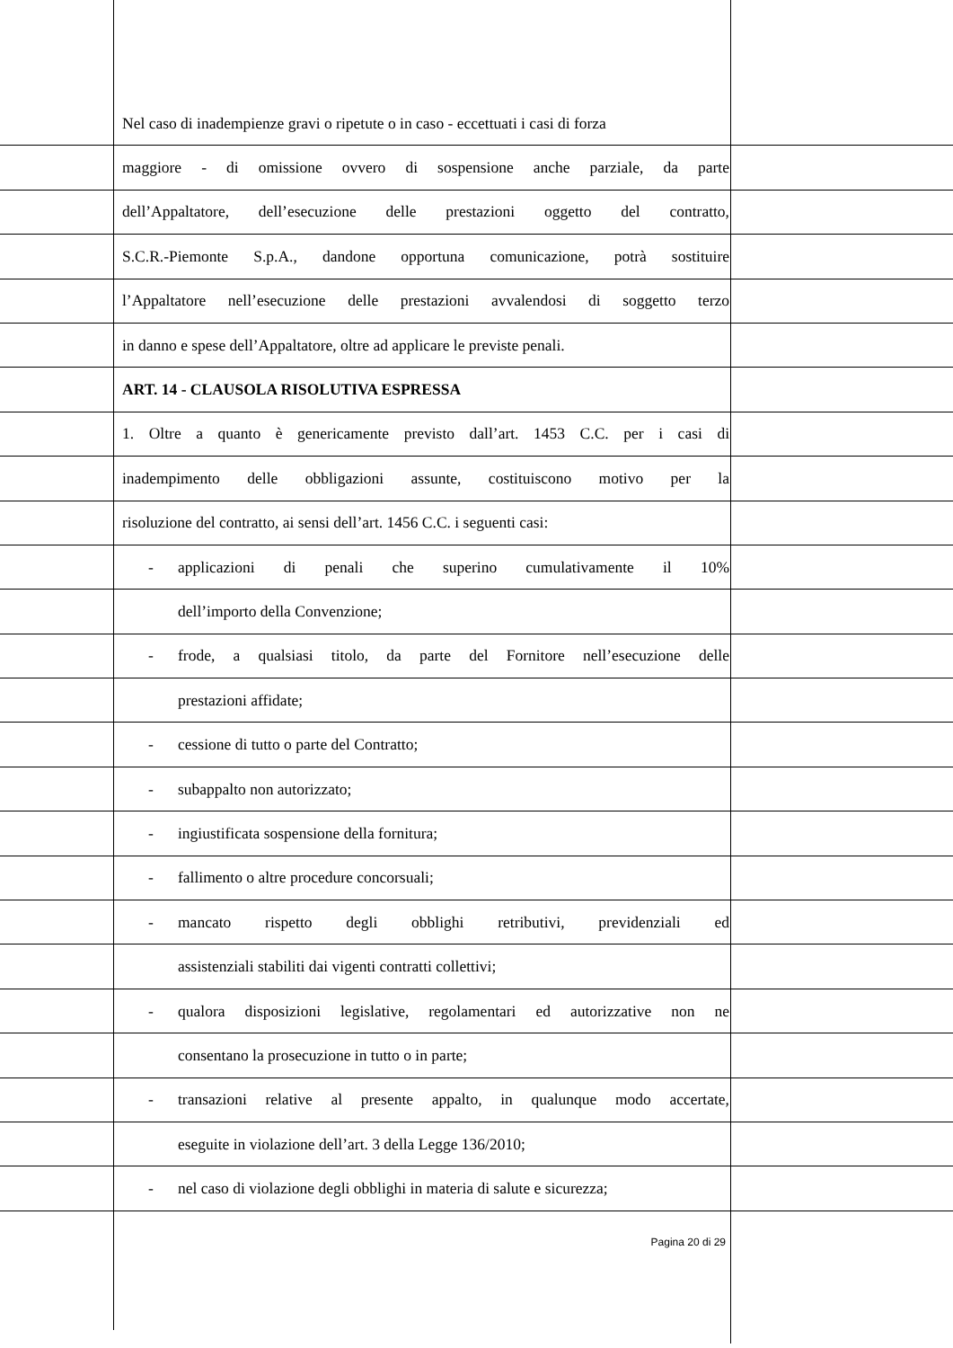Nel caso di inadempienze gravi o ripetute o in caso - eccettuati i casi di forza
maggiore - di omissione ovvero di sospensione anche parziale, da parte
dell’Appaltatore, dell’esecuzione delle prestazioni oggetto del contratto,
S.C.R.-Piemonte S.p.A., dandone opportuna comunicazione, potrà sostituire
l’Appaltatore nell’esecuzione delle prestazioni avvalendosi di soggetto terzo
in danno e spese dell’Appaltatore, oltre ad applicare le previste penali.
ART. 14 - CLAUSOLA RISOLUTIVA ESPRESSA
1. Oltre a quanto è genericamente previsto dall’art. 1453 C.C. per i casi di
inadempimento delle obbligazioni assunte, costituiscono motivo per la
risoluzione del contratto, ai sensi dell’art. 1456 C.C. i seguenti casi:
- applicazioni di penali che superino cumulativamente il 10%
dell’importo della Convenzione;
-
frode, a qualsiasi titolo, da parte del Fornitore nell’esecuzione delle
prestazioni affidate;
- cessione di tutto o parte del Contratto;
- subappalto non autorizzato;
- ingiustificata sospensione della fornitura;
- fallimento o altre procedure concorsuali;
-
mancato rispetto degli obblighi retributivi, previdenziali ed
assistenziali stabiliti dai vigenti contratti collettivi;
-
qualora disposizioni legislative, regolamentari ed autorizzative non ne
consentano la prosecuzione in tutto o in parte;
-
transazioni relative al presente appalto, in qualunque modo accertate,
eseguite in violazione dell’art. 3 della Legge 136/2010;
-
nel caso di violazione degli obblighi in materia di salute e sicurezza;
Pagina 20 di 29